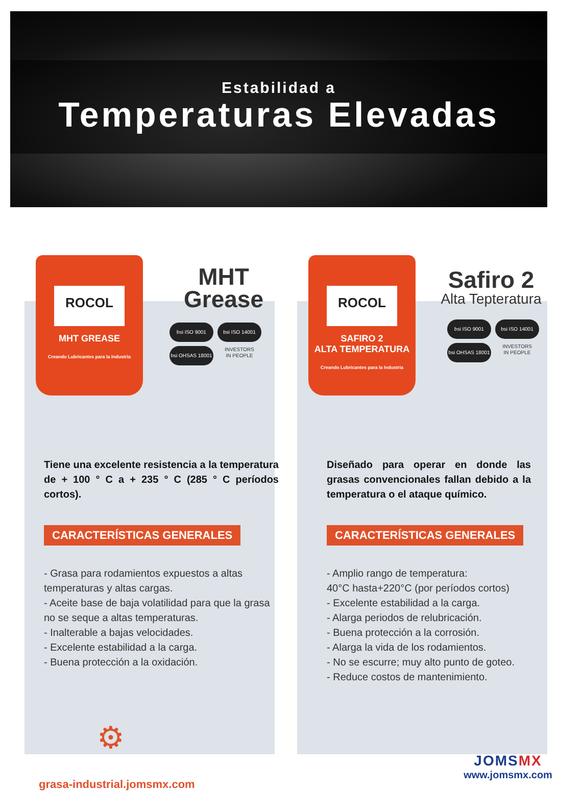Estabilidad a
Temperaturas Elevadas
ROCOL
MHT GREASE
Creando Lubricantes para la Industria
MHT
Grease
bsi ISO 9001 bsi ISO 14001 bsi OHSAS 18001 INVESTORS
IN PEOPLE
ROCOL
SAFIRO 2
ALTA TEMPERATURA
Creando Lubricantes para la Industria
Safiro 2
Alta Tepteratura
bsi ISO 9001 bsi ISO 14001 bsi OHSAS 18001 INVESTORS
IN PEOPLE
Tiene una excelente resistencia a la temperatura de + 100 ° C a + 235 ° C (285 ° C períodos cortos).
CARACTERÍSTICAS GENERALES
- Grasa para rodamientos expuestos a altas temperaturas y altas cargas.
- Aceite base de baja volatilidad para que la grasa no se seque a altas temperaturas.
- Inalterable a bajas velocidades.
- Excelente estabilidad a la carga.
- Buena protección a la oxidación.
Diseñado para operar en donde las grasas convencionales fallan debido a la temperatura o el ataque químico.
CARACTERÍSTICAS GENERALES
- Amplio rango de temperatura:
40°C hasta+220°C (por períodos cortos)
- Excelente estabilidad a la carga.
- Alarga periodos de relubricación.
- Buena protección a la corrosión.
- Alarga la vida de los rodamientos.
- No se escurre; muy alto punto de goteo.
- Reduce costos de mantenimiento.
⚙
grasa-industrial.jomsmx.com
JOMSMX
www.jomsmx.com